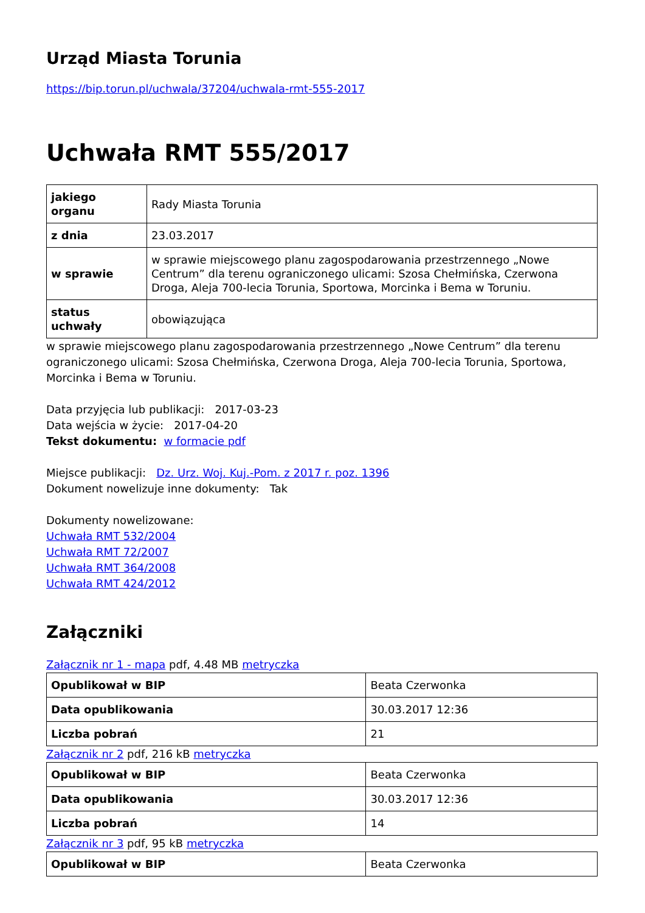Urząd Miasta Torunia
https://bip.torun.pl/uchwala/37204/uchwala-rmt-555-2017
Uchwała RMT 555/2017
| jakiego organu | Rady Miasta Torunia |
| z dnia | 23.03.2017 |
| w sprawie | w sprawie miejscowego planu zagospodarowania przestrzennego „Nowe Centrum” dla terenu ograniczonego ulicami: Szosa Chełmińska, Czerwona Droga, Aleja 700-lecia Torunia, Sportowa, Morcinka i Bema w Toruniu. |
| status uchwały | obowiązująca |
w sprawie miejscowego planu zagospodarowania przestrzennego „Nowe Centrum” dla terenu ograniczonego ulicami: Szosa Chełmińska, Czerwona Droga, Aleja 700-lecia Torunia, Sportowa, Morcinka i Bema w Toruniu.
Data przyjęcia lub publikacji: 2017-03-23
Data wejścia w życie: 2017-04-20
Tekst dokumentu: w formacie pdf
Miejsce publikacji: Dz. Urz. Woj. Kuj.-Pom. z 2017 r. poz. 1396
Dokument nowelizuje inne dokumenty: Tak
Dokumenty nowelizowane:
Uchwała RMT 532/2004
Uchwała RMT 72/2007
Uchwała RMT 364/2008
Uchwała RMT 424/2012
Załączniki
Załącznik nr 1 - mapa pdf, 4.48 MB metryczka
| Opublikował w BIP | Beata Czerwonka |
| Data opublikowania | 30.03.2017 12:36 |
| Liczba pobrań | 21 |
Załącznik nr 2 pdf, 216 kB metryczka
| Opublikował w BIP | Beata Czerwonka |
| Data opublikowania | 30.03.2017 12:36 |
| Liczba pobrań | 14 |
Załącznik nr 3 pdf, 95 kB metryczka
| Opublikował w BIP | Beata Czerwonka |